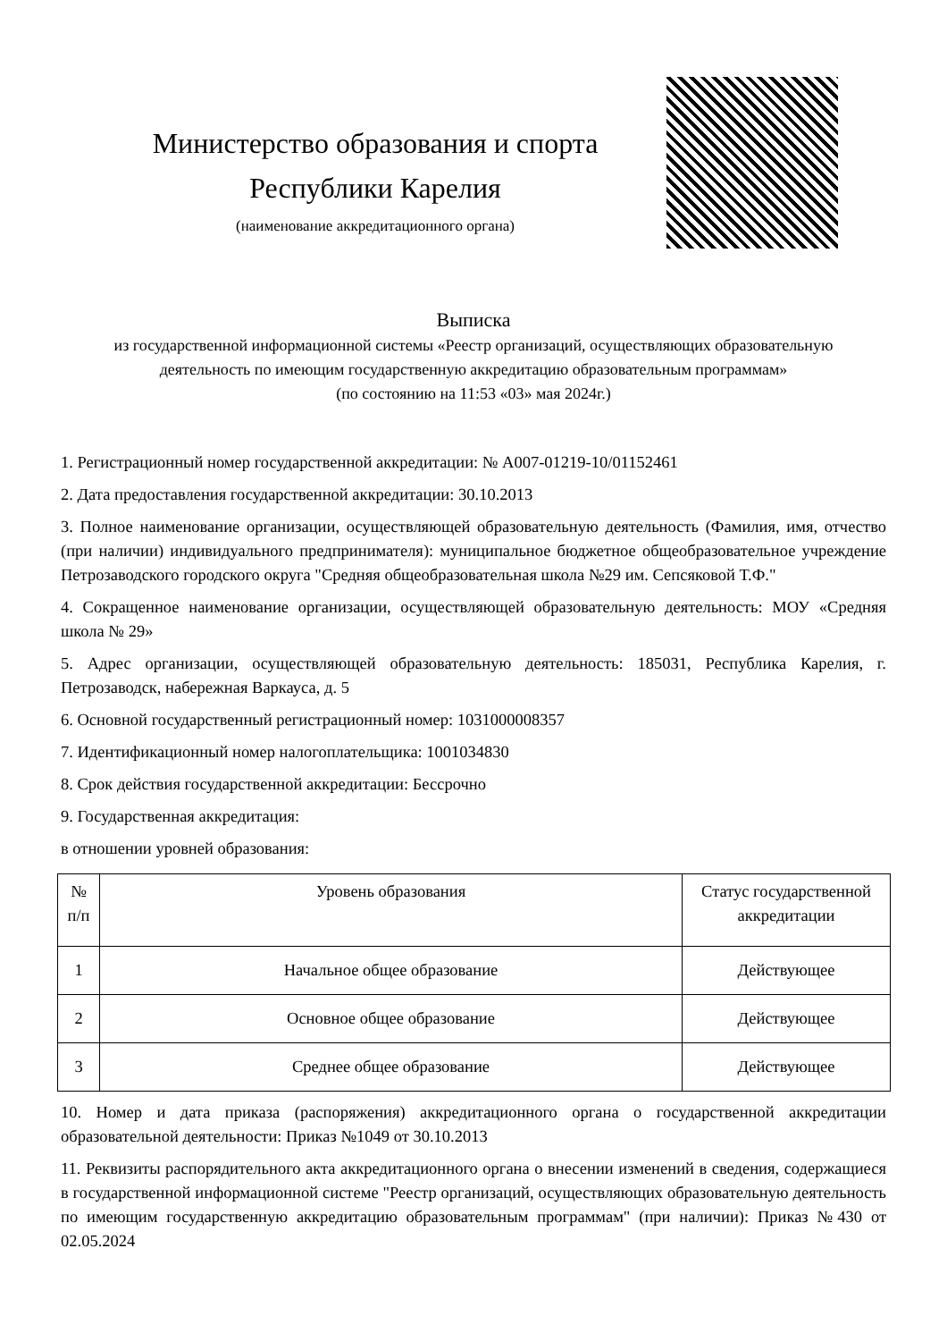Министерство образования и спорта
Республики Карелия
(наименование аккредитационного органа)
Выписка
из государственной информационной системы «Реестр организаций, осуществляющих образовательную
деятельность по имеющим государственную аккредитацию образовательным программам»
(по состоянию на 11:53 «03» мая 2024г.)
1. Регистрационный номер государственной аккредитации: № А007-01219-10/01152461
2. Дата предоставления государственной аккредитации: 30.10.2013
3. Полное наименование организации, осуществляющей образовательную деятельность (Фамилия, имя, отчество (при наличии) индивидуального предпринимателя): муниципальное бюджетное общеобразовательное учреждение Петрозаводского городского округа "Средняя общеобразовательная школа №29 им. Сепсяковой Т.Ф."
4. Сокращенное наименование организации, осуществляющей образовательную деятельность: МОУ «Средняя школа № 29»
5. Адрес организации, осуществляющей образовательную деятельность: 185031, Республика Карелия, г. Петрозаводск, набережная Варкауса, д. 5
6. Основной государственный регистрационный номер: 1031000008357
7. Идентификационный номер налогоплательщика: 1001034830
8. Срок действия государственной аккредитации: Бессрочно
9. Государственная аккредитация:
в отношении уровней образования:
| № п/п | Уровень образования | Статус государственной аккредитации |
| --- | --- | --- |
| 1 | Начальное общее образование | Действующее |
| 2 | Основное общее образование | Действующее |
| 3 | Среднее общее образование | Действующее |
10. Номер и дата приказа (распоряжения) аккредитационного органа о государственной аккредитации образовательной деятельности: Приказ №1049 от 30.10.2013
11. Реквизиты распорядительного акта аккредитационного органа о внесении изменений в сведения, содержащиеся в государственной информационной системе "Реестр организаций, осуществляющих образовательную деятельность по имеющим государственную аккредитацию образовательным программам" (при наличии): Приказ №430 от 02.05.2024